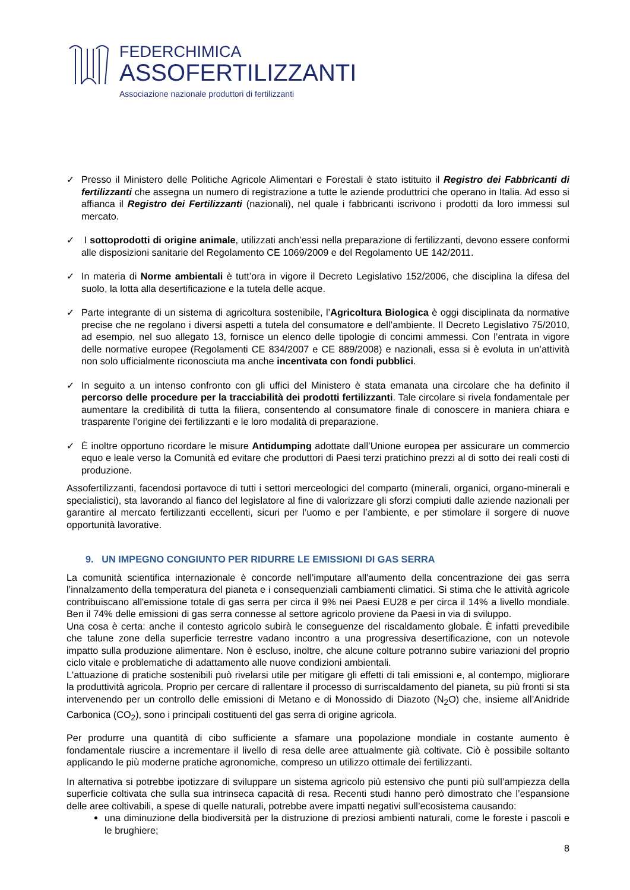FEDERCHIMICA
ASSOFERTILIZZANTI
Associazione nazionale produttori di fertilizzanti
✓ Presso il Ministero delle Politiche Agricole Alimentari e Forestali è stato istituito il Registro dei Fabbricanti di fertilizzanti che assegna un numero di registrazione a tutte le aziende produttrici che operano in Italia. Ad esso si affianca il Registro dei Fertilizzanti (nazionali), nel quale i fabbricanti iscrivono i prodotti da loro immessi sul mercato.
✓ I sottoprodotti di origine animale, utilizzati anch’essi nella preparazione di fertilizzanti, devono essere conformi alle disposizioni sanitarie del Regolamento CE 1069/2009 e del Regolamento UE 142/2011.
✓ In materia di Norme ambientali è tutt’ora in vigore il Decreto Legislativo 152/2006, che disciplina la difesa del suolo, la lotta alla desertificazione e la tutela delle acque.
✓ Parte integrante di un sistema di agricoltura sostenibile, l’Agricoltura Biologica è oggi disciplinata da normative precise che ne regolano i diversi aspetti a tutela del consumatore e dell’ambiente. Il Decreto Legislativo 75/2010, ad esempio, nel suo allegato 13, fornisce un elenco delle tipologie di concimi ammessi. Con l’entrata in vigore delle normative europee (Regolamenti CE 834/2007 e CE 889/2008) e nazionali, essa si è evoluta in un’attività non solo ufficialmente riconosciuta ma anche incentivata con fondi pubblici.
✓ In seguito a un intenso confronto con gli uffici del Ministero è stata emanata una circolare che ha definito il percorso delle procedure per la tracciabilità dei prodotti fertilizzanti. Tale circolare si rivela fondamentale per aumentare la credibilità di tutta la filiera, consentendo al consumatore finale di conoscere in maniera chiara e trasparente l’origine dei fertilizzanti e le loro modalità di preparazione.
✓ È inoltre opportuno ricordare le misure Antidumping adottate dall’Unione europea per assicurare un commercio equo e leale verso la Comunità ed evitare che produttori di Paesi terzi pratichino prezzi al di sotto dei reali costi di produzione.
Assofertilizzanti, facendosi portavoce di tutti i settori merceologici del comparto (minerali, organici, organo-minerali e specialistici), sta lavorando al fianco del legislatore al fine di valorizzare gli sforzi compiuti dalle aziende nazionali per garantire al mercato fertilizzanti eccellenti, sicuri per l’uomo e per l’ambiente, e per stimolare il sorgere di nuove opportunità lavorative.
9. UN IMPEGNO CONGIUNTO PER RIDURRE LE EMISSIONI DI GAS SERRA
La comunità scientifica internazionale è concorde nell'imputare all'aumento della concentrazione dei gas serra l’innalzamento della temperatura del pianeta e i consequenziali cambiamenti climatici. Si stima che le attività agricole contribuiscano all'emissione totale di gas serra per circa il 9% nei Paesi EU28 e per circa il 14% a livello mondiale. Ben il 74% delle emissioni di gas serra connesse al settore agricolo proviene da Paesi in via di sviluppo.
Una cosa è certa: anche il contesto agricolo subirà le conseguenze del riscaldamento globale. È infatti prevedibile che talune zone della superficie terrestre vadano incontro a una progressiva desertificazione, con un notevole impatto sulla produzione alimentare. Non è escluso, inoltre, che alcune colture potranno subire variazioni del proprio ciclo vitale e problematiche di adattamento alle nuove condizioni ambientali.
L'attuazione di pratiche sostenibili può rivelarsi utile per mitigare gli effetti di tali emissioni e, al contempo, migliorare la produttività agricola. Proprio per cercare di rallentare il processo di surriscaldamento del pianeta, su più fronti si sta intervenendo per un controllo delle emissioni di Metano e di Monossido di Diazoto (N<sub>2</sub>O) che, insieme all’Anidride Carbonica (CO<sub>2</sub>), sono i principali costituenti del gas serra di origine agricola.
Per produrre una quantità di cibo sufficiente a sfamare una popolazione mondiale in costante aumento è fondamentale riuscire a incrementare il livello di resa delle aree attualmente già coltivate. Ciò è possibile soltanto applicando le più moderne pratiche agronomiche, compreso un utilizzo ottimale dei fertilizzanti.
In alternativa si potrebbe ipotizzare di sviluppare un sistema agricolo più estensivo che punti più sull’ampiezza della superficie coltivata che sulla sua intrinseca capacità di resa. Recenti studi hanno però dimostrato che l’espansione delle aree coltivabili, a spese di quelle naturali, potrebbe avere impatti negativi sull’ecosistema causando:
una diminuzione della biodiversità per la distruzione di preziosi ambienti naturali, come le foreste i pascoli e le brughiere;
8